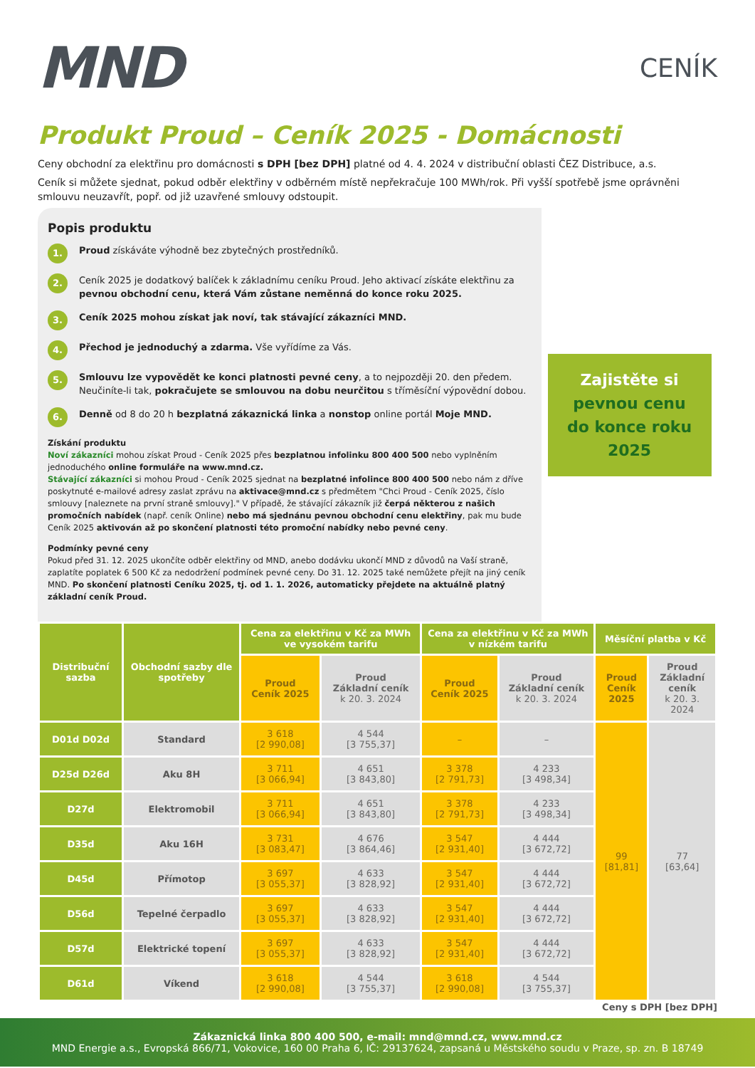MND
CENÍK
Produkt Proud – Ceník 2025 - Domácnosti
Ceny obchodní za elektřinu pro domácnosti s DPH [bez DPH] platné od 4. 4. 2024 v distribuční oblasti ČEZ Distribuce, a.s.
Ceník si můžete sjednat, pokud odběr elektřiny v odběrném místě nepřekračuje 100 MWh/rok. Při vyšší spotřebě jsme oprávněni smlouvu neuzavřít, popř. od již uzavřené smlouvy odstoupit.
Popis produktu
1.
Proud získáváte výhodně bez zbytečných prostředníků.
2.
Ceník 2025 je dodatkový balíček k základnímu ceníku Proud. Jeho aktivací získáte elektřinu za pevnou obchodní cenu, která Vám zůstane neměnná do konce roku 2025.
3.
Ceník 2025 mohou získat jak noví, tak stávající zákazníci MND.
4.
Přechod je jednoduchý a zdarma. Vše vyřídíme za Vás.
5.
Smlouvu lze vypovědět ke konci platnosti pevné ceny, a to nejpozději 20. den předem. Neučiníte-li tak, pokračujete se smlouvou na dobu neurčitou s tříměsíční výpovědní dobou.
6.
Denně od 8 do 20 h bezplatná zákaznická linka a nonstop online portál Moje MND.
Získání produktu
Noví zákazníci mohou získat Proud - Ceník 2025 přes bezplatnou infolinku 800 400 500 nebo vyplněním jednoduchého online formuláře na www.mnd.cz.
Stávající zákazníci si mohou Proud - Ceník 2025 sjednat na bezplatné infolince 800 400 500 nebo nám z dříve poskytnuté e-mailové adresy zaslat zprávu na aktivace@mnd.cz s předmětem "Chci Proud - Ceník 2025, číslo smlouvy [naleznete na první straně smlouvy]." V případě, že stávající zákazník již čerpá některou z našich promočních nabídek (např. ceník Online) nebo má sjednánu pevnou obchodní cenu elektřiny, pak mu bude Ceník 2025 aktivován až po skončení platnosti této promoční nabídky nebo pevné ceny.
Podmínky pevné ceny
Pokud před 31. 12. 2025 ukončíte odběr elektřiny od MND, anebo dodávku ukončí MND z důvodů na Vaší straně, zaplatíte poplatek 6 500 Kč za nedodržení podmínek pevné ceny. Do 31. 12. 2025 také nemůžete přejít na jiný ceník MND. Po skončení platnosti Ceníku 2025, tj. od 1. 1. 2026, automaticky přejdete na aktuálně platný základní ceník Proud.
Zajistěte si pevnou cenu do konce roku 2025
| Distribuční sazba | Obchodní sazby dle spotřeby | Cena za elektřinu v Kč za MWh ve vysokém tarifu | | Cena za elektřinu v Kč za MWh v nízkém tarifu | | Měsíční platba v Kč | |
| --- | --- | --- | --- | --- | --- | --- | --- |
| | | Proud Ceník 2025 | Proud Základní ceník k 20. 3. 2024 | Proud Ceník 2025 | Proud Základní ceník k 20. 3. 2024 | Proud Ceník 2025 | Proud Základní ceník k 20. 3. 2024 |
| D01d D02d | Standard | 3 618 [2 990,08] | 4 544 [3 755,37] | – | – | 99 [81,81] | 77 [63,64] |
| D25d D26d | Aku 8H | 3 711 [3 066,94] | 4 651 [3 843,80] | 3 378 [2 791,73] | 4 233 [3 498,34] | | |
| D27d | Elektromobil | 3 711 [3 066,94] | 4 651 [3 843,80] | 3 378 [2 791,73] | 4 233 [3 498,34] | | |
| D35d | Aku 16H | 3 731 [3 083,47] | 4 676 [3 864,46] | 3 547 [2 931,40] | 4 444 [3 672,72] | | |
| D45d | Přímotop | 3 697 [3 055,37] | 4 633 [3 828,92] | 3 547 [2 931,40] | 4 444 [3 672,72] | | |
| D56d | Tepelné čerpadlo | 3 697 [3 055,37] | 4 633 [3 828,92] | 3 547 [2 931,40] | 4 444 [3 672,72] | | |
| D57d | Elektrické topení | 3 697 [3 055,37] | 4 633 [3 828,92] | 3 547 [2 931,40] | 4 444 [3 672,72] | | |
| D61d | Víkend | 3 618 [2 990,08] | 4 544 [3 755,37] | 3 618 [2 990,08] | 4 544 [3 755,37] | | |
Ceny s DPH [bez DPH]
Zákaznická linka 800 400 500, e-mail: mnd@mnd.cz, www.mnd.cz
MND Energie a.s., Evropská 866/71, Vokovice, 160 00 Praha 6, IČ: 29137624, zapsaná u Městského soudu v Praze, sp. zn. B 18749